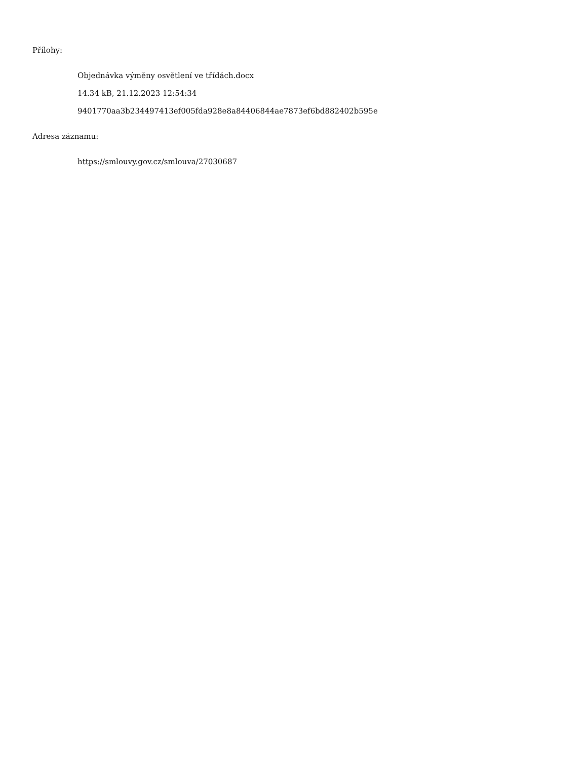Přílohy:
Objednávka výměny osvětlení ve třídách.docx
14.34 kB, 21.12.2023 12:54:34
9401770aa3b234497413ef005fda928e8a84406844ae7873ef6bd882402b595e
Adresa záznamu:
https://smlouvy.gov.cz/smlouva/27030687